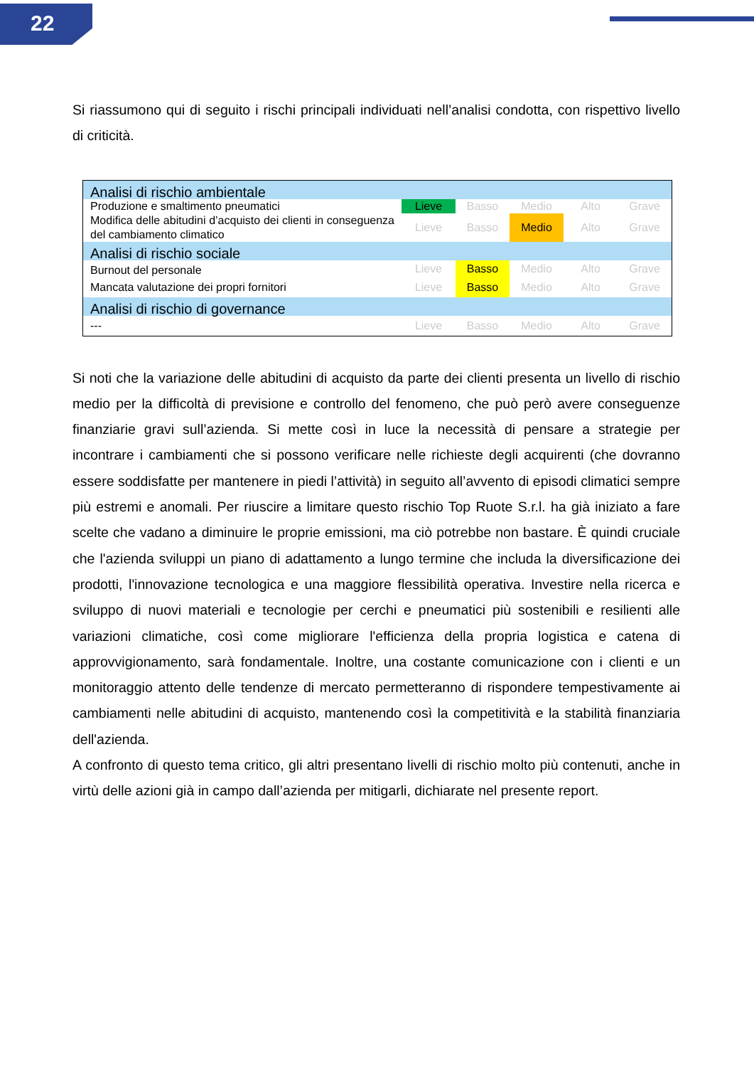22
Si riassumono qui di seguito i rischi principali individuati nell’analisi condotta, con rispettivo livello di criticità.
| Analisi di rischio ambientale | | | | | |
| Produzione e smaltimento pneumatici | Lieve | Basso | Medio | Alto | Grave |
| Modifica delle abitudini d’acquisto dei clienti in conseguenza del cambiamento climatico | Lieve | Basso | Medio | Alto | Grave |
| Analisi di rischio sociale | | | | | |
| Burnout del personale | Lieve | Basso | Medio | Alto | Grave |
| Mancata valutazione dei propri fornitori | Lieve | Basso | Medio | Alto | Grave |
| Analisi di rischio di governance | | | | | |
| --- | Lieve | Basso | Medio | Alto | Grave |
Si noti che la variazione delle abitudini di acquisto da parte dei clienti presenta un livello di rischio medio per la difficoltà di previsione e controllo del fenomeno, che può però avere conseguenze finanziarie gravi sull’azienda. Si mette così in luce la necessità di pensare a strategie per incontrare i cambiamenti che si possono verificare nelle richieste degli acquirenti (che dovranno essere soddisfatte per mantenere in piedi l’attività) in seguito all’avvento di episodi climatici sempre più estremi e anomali. Per riuscire a limitare questo rischio Top Ruote S.r.l. ha già iniziato a fare scelte che vadano a diminuire le proprie emissioni, ma ciò potrebbe non bastare. È quindi cruciale che l'azienda sviluppi un piano di adattamento a lungo termine che includa la diversificazione dei prodotti, l'innovazione tecnologica e una maggiore flessibilità operativa. Investire nella ricerca e sviluppo di nuovi materiali e tecnologie per cerchi e pneumatici più sostenibili e resilienti alle variazioni climatiche, così come migliorare l'efficienza della propria logistica e catena di approvvigionamento, sarà fondamentale. Inoltre, una costante comunicazione con i clienti e un monitoraggio attento delle tendenze di mercato permetteranno di rispondere tempestivamente ai cambiamenti nelle abitudini di acquisto, mantenendo così la competitività e la stabilità finanziaria dell'azienda.
A confronto di questo tema critico, gli altri presentano livelli di rischio molto più contenuti, anche in virtù delle azioni già in campo dall’azienda per mitigarli, dichiarate nel presente report.